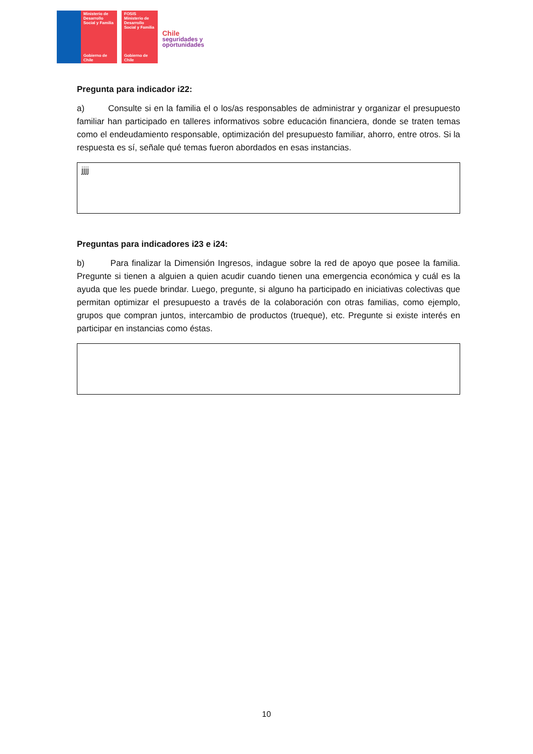Ministerio de Desarrollo Social y Familia
Gobierno de Chile
FOSIS
Ministerio de Desarrollo Social y Familia
Gobierno de Chile
Chile
seguridades y
oportunidades
Pregunta para indicador i22:
a) Consulte si en la familia el o los/as responsables de administrar y organizar el presupuesto familiar han participado en talleres informativos sobre educación financiera, donde se traten temas como el endeudamiento responsable, optimización del presupuesto familiar, ahorro, entre otros. Si la respuesta es sí, señale qué temas fueron abordados en esas instancias.
jjjj
Preguntas para indicadores i23 e i24:
b) Para finalizar la Dimensión Ingresos, indague sobre la red de apoyo que posee la familia. Pregunte si tienen a alguien a quien acudir cuando tienen una emergencia económica y cuál es la ayuda que les puede brindar. Luego, pregunte, si alguno ha participado en iniciativas colectivas que permitan optimizar el presupuesto a través de la colaboración con otras familias, como ejemplo, grupos que compran juntos, intercambio de productos (trueque), etc. Pregunte si existe interés en participar en instancias como éstas.
10